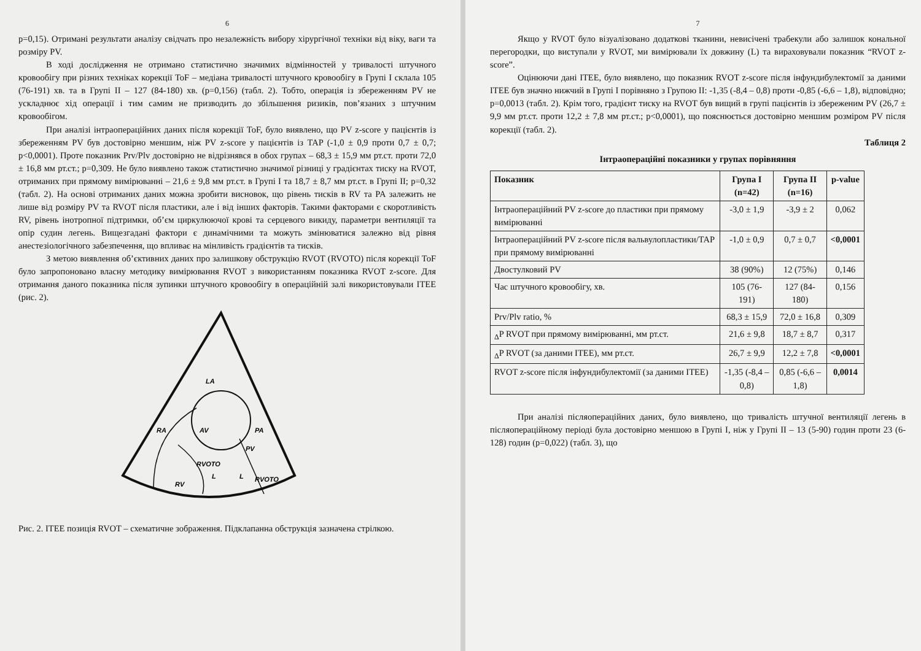6
p=0,15). Отримані результати аналізу свідчать про незалежність вибору хірургічної техніки від віку, ваги та розміру PV.
В ході дослідження не отримано статистично значимих відмінностей у тривалості штучного кровообігу при різних техніках корекції ToF – медіана тривалості штучного кровообігу в Групі I склала 105 (76-191) хв. та в Групі II – 127 (84-180) хв. (p=0,156) (табл. 2). Тобто, операція із збереженням PV не ускладнює хід операції і тим самим не призводить до збільшення ризиків, пов’язаних з штучним кровообігом.
При аналізі інтраопераційних даних після корекції ToF, було виявлено, що PV z-score у пацієнтів із збереженням PV був достовірно меншим, ніж PV z-score у пацієнтів із TAP (-1,0 ± 0,9 проти 0,7 ± 0,7; p<0,0001). Проте показник Prv/Plv достовірно не відрізнявся в обох групах – 68,3 ± 15,9 мм рт.ст. проти 72,0 ± 16,8 мм рт.ст.; p=0,309. Не було виявлено також статистично значимої різниці у градієнтах тиску на RVOT, отриманих при прямому вимірюванні – 21,6 ± 9,8 мм рт.ст. в Групі I та 18,7 ± 8,7 мм рт.ст. в Групі II; p=0,32 (табл. 2). На основі отриманих даних можна зробити висновок, що рівень тисків в RV та PA залежить не лише від розміру PV та RVOT після пластики, але і від інших факторів. Такими факторами є скоротливість RV, рівень інотропної підтримки, об’єм циркулюючої крові та серцевого викиду, параметри вентиляції та опір судин легень. Вищезгадані фактори є динамічними та можуть змінюватися залежно від рівня анестезіологічного забезпечення, що впливає на мінливість градієнтів та тисків.
З метою виявлення об’єктивних даних про залишкову обструкцію RVOT (RVOTO) після корекції ToF було запропоновано власну методику вимірювання RVOT з використанням показника RVOT z-score. Для отримання даного показника після зупинки штучного кровообігу в операційній залі використовували ITEE (рис. 2).
LA
RA
AV
PA
PV
RVOTO
L
L
RVOTO
RV
Рис. 2. ITEE позиція RVOT – схематичне зображення. Підклапанна обструкція зазначена стрілкою.
7
Якщо у RVOT було візуалізовано додаткові тканини, невисічені трабекули або залишок кональної перегородки, що виступали у RVOT, ми вимірювали їх довжину (L) та вираховували показник “RVOT z-score”.
Оцінюючи дані ITEE, було виявлено, що показник RVOT z-score після інфундибулектомії за даними ITEE був значно нижчий в Групі I порівняно з Групою II: -1,35 (-8,4 – 0,8) проти -0,85 (-6,6 – 1,8), відповідно; p=0,0013 (табл. 2). Крім того, градієнт тиску на RVOT був вищий в групі пацієнтів із збереженим PV (26,7 ± 9,9 мм рт.ст. проти 12,2 ± 7,8 мм рт.ст.; p<0,0001), що пояснюється достовірно меншим розміром PV після корекції (табл. 2).
Таблиця 2
Інтраопераційні показники у групах порівняння
| Показник | Група I (n=42) | Група II (n=16) | p-value |
| --- | --- | --- | --- |
| Інтраопераційний PV z-score до пластики при прямому вимірюванні | -3,0 ± 1,9 | -3,9 ± 2 | 0,062 |
| Інтраопераційний PV z-score після вальвулопластики/TAP при прямому вимірюванні | -1,0 ± 0,9 | 0,7 ± 0,7 | <0,0001 |
| Двостулковий PV | 38 (90%) | 12 (75%) | 0,146 |
| Час штучного кровообігу, хв. | 105 (76-191) | 127 (84-180) | 0,156 |
| Prv/Plv ratio, % | 68,3 ± 15,9 | 72,0 ± 16,8 | 0,309 |
| <sub>Δ</sub>P RVOT при прямому вимірюванні, мм рт.ст. | 21,6 ± 9,8 | 18,7 ± 8,7 | 0,317 |
| <sub>Δ</sub>P RVOT (за даними ITEE), мм рт.ст. | 26,7 ± 9,9 | 12,2 ± 7,8 | <0,0001 |
| RVOT z-score після інфундибулектомії (за даними ITEE) | -1,35 (-8,4 – 0,8) | 0,85 (-6,6 – 1,8) | 0,0014 |
При аналізі післяопераційних даних, було виявлено, що тривалість штучної вентиляції легень в післяопераційному періоді була достовірно меншою в Групі I, ніж у Групі II – 13 (5-90) годин проти 23 (6-128) годин (p=0,022) (табл. 3), що